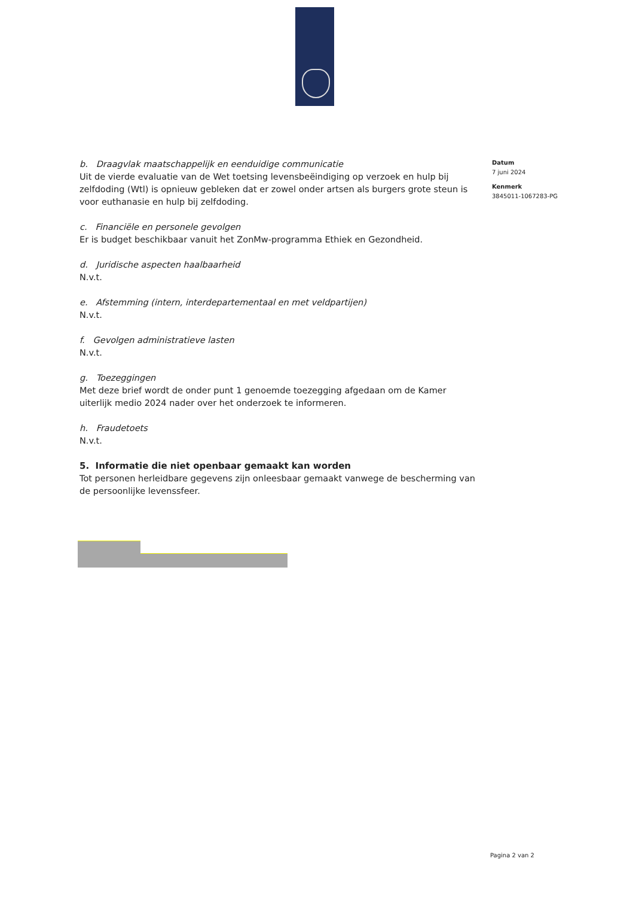b. Draagvlak maatschappelijk en eenduidige communicatie
Uit de vierde evaluatie van de Wet toetsing levensbeëindiging op verzoek en hulp bij zelfdoding (Wtl) is opnieuw gebleken dat er zowel onder artsen als burgers grote steun is voor euthanasie en hulp bij zelfdoding.
c. Financiële en personele gevolgen
Er is budget beschikbaar vanuit het ZonMw-programma Ethiek en Gezondheid.
d. Juridische aspecten haalbaarheid
N.v.t.
e. Afstemming (intern, interdepartementaal en met veldpartijen)
N.v.t.
f. Gevolgen administratieve lasten
N.v.t.
g. Toezeggingen
Met deze brief wordt de onder punt 1 genoemde toezegging afgedaan om de Kamer uiterlijk medio 2024 nader over het onderzoek te informeren.
h. Fraudetoets
N.v.t.
5. Informatie die niet openbaar gemaakt kan worden
Tot personen herleidbare gegevens zijn onleesbaar gemaakt vanwege de bescherming van de persoonlijke levenssfeer.
Datum
7 juni 2024
Kenmerk
3845011-1067283-PG
Pagina 2 van 2